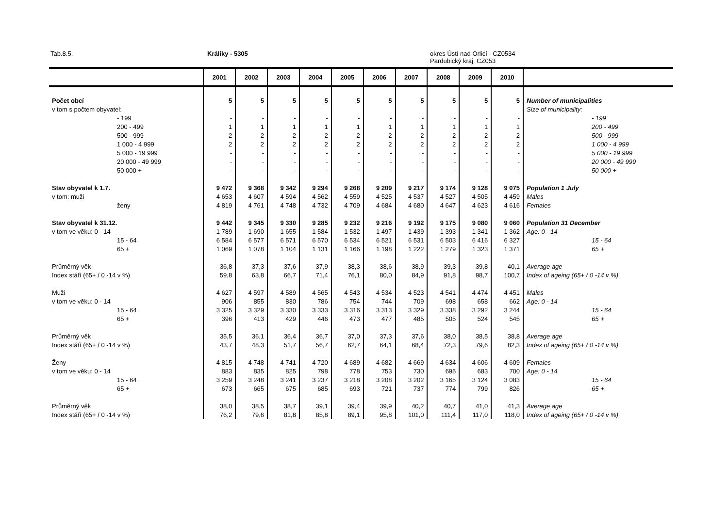Tab.8.5. Králíky - 5305
okres Ústí nad Orlicí - CZ0534
Pardubický kraj, CZ053
| | 2001 | 2002 | 2003 | 2004 | 2005 | 2006 | 2007 | 2008 | 2009 | 2010 | |
| --- | --- | --- | --- | --- | --- | --- | --- | --- | --- | --- | --- |
| Počet obcí | 5 | 5 | 5 | 5 | 5 | 5 | 5 | 5 | 5 | 5 | Number of municipalities |
| v tom s počtem obyvatel: | | | | | | | | | | | Size of municipality: |
| - 199 | - | - | - | - | - | - | - | - | - | - | - 199 |
| 200 - 499 | 1 | 1 | 1 | 1 | 1 | 1 | 1 | 1 | 1 | 1 | 200 - 499 |
| 500 - 999 | 2 | 2 | 2 | 2 | 2 | 2 | 2 | 2 | 2 | 2 | 500 - 999 |
| 1 000 - 4 999 | 2 | 2 | 2 | 2 | 2 | 2 | 2 | 2 | 2 | 2 | 1 000 - 4 999 |
| 5 000 - 19 999 | - | - | - | - | - | - | - | - | - | - | 5 000 - 19 999 |
| 20 000 - 49 999 | - | - | - | - | - | - | - | - | - | - | 20 000 - 49 999 |
| 50 000 + | - | - | - | - | - | - | - | - | - | - | 50 000 + |
| Stav obyvatel k 1.7. | 9 472 | 9 368 | 9 342 | 9 294 | 9 268 | 9 209 | 9 217 | 9 174 | 9 128 | 9 075 | Population 1 July |
| v tom: muži | 4 653 | 4 607 | 4 594 | 4 562 | 4 559 | 4 525 | 4 537 | 4 527 | 4 505 | 4 459 | Males |
| ženy | 4 819 | 4 761 | 4 748 | 4 732 | 4 709 | 4 684 | 4 680 | 4 647 | 4 623 | 4 616 | Females |
| Stav obyvatel k 31.12. | 9 442 | 9 345 | 9 330 | 9 285 | 9 232 | 9 216 | 9 192 | 9 175 | 9 080 | 9 060 | Population 31 December |
| v tom ve věku: 0 - 14 | 1 789 | 1 690 | 1 655 | 1 584 | 1 532 | 1 497 | 1 439 | 1 393 | 1 341 | 1 362 | Age: 0 - 14 |
| 15 - 64 | 6 584 | 6 577 | 6 571 | 6 570 | 6 534 | 6 521 | 6 531 | 6 503 | 6 416 | 6 327 | 15 - 64 |
| 65 + | 1 069 | 1 078 | 1 104 | 1 131 | 1 166 | 1 198 | 1 222 | 1 279 | 1 323 | 1 371 | 65 + |
| Průměrný věk | 36,8 | 37,3 | 37,6 | 37,9 | 38,3 | 38,6 | 38,9 | 39,3 | 39,8 | 40,1 | Average age |
| Index stáří (65+ / 0 -14 v %) | 59,8 | 63,8 | 66,7 | 71,4 | 76,1 | 80,0 | 84,9 | 91,8 | 98,7 | 100,7 | Index of ageing (65+ / 0 -14 v %) |
| Muži | 4 627 | 4 597 | 4 589 | 4 565 | 4 543 | 4 534 | 4 523 | 4 541 | 4 474 | 4 451 | Males |
| v tom ve věku: 0 - 14 | 906 | 855 | 830 | 786 | 754 | 744 | 709 | 698 | 658 | 662 | Age: 0 - 14 |
| 15 - 64 | 3 325 | 3 329 | 3 330 | 3 333 | 3 316 | 3 313 | 3 329 | 3 338 | 3 292 | 3 244 | 15 - 64 |
| 65 + | 396 | 413 | 429 | 446 | 473 | 477 | 485 | 505 | 524 | 545 | 65 + |
| Průměrný věk | 35,5 | 36,1 | 36,4 | 36,7 | 37,0 | 37,3 | 37,6 | 38,0 | 38,5 | 38,8 | Average age |
| Index stáří (65+ / 0 -14 v %) | 43,7 | 48,3 | 51,7 | 56,7 | 62,7 | 64,1 | 68,4 | 72,3 | 79,6 | 82,3 | Index of ageing (65+ / 0 -14 v %) |
| Ženy | 4 815 | 4 748 | 4 741 | 4 720 | 4 689 | 4 682 | 4 669 | 4 634 | 4 606 | 4 609 | Females |
| v tom ve věku: 0 - 14 | 883 | 835 | 825 | 798 | 778 | 753 | 730 | 695 | 683 | 700 | Age: 0 - 14 |
| 15 - 64 | 3 259 | 3 248 | 3 241 | 3 237 | 3 218 | 3 208 | 3 202 | 3 165 | 3 124 | 3 083 | 15 - 64 |
| 65 + | 673 | 665 | 675 | 685 | 693 | 721 | 737 | 774 | 799 | 826 | 65 + |
| Průměrný věk | 38,0 | 38,5 | 38,7 | 39,1 | 39,4 | 39,9 | 40,2 | 40,7 | 41,0 | 41,3 | Average age |
| Index stáří (65+ / 0 -14 v %) | 76,2 | 79,6 | 81,8 | 85,8 | 89,1 | 95,8 | 101,0 | 111,4 | 117,0 | 118,0 | Index of ageing (65+ / 0 -14 v %) |